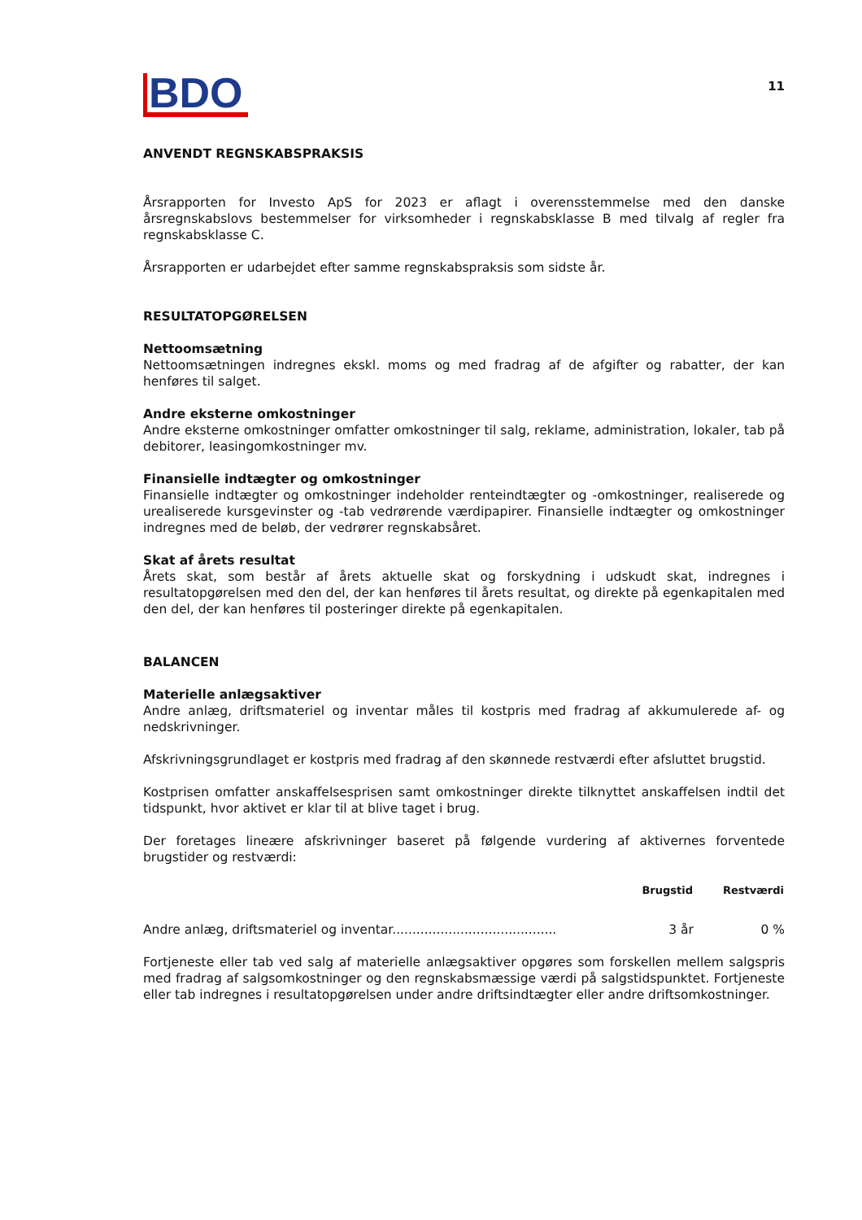BDO
11
ANVENDT REGNSKABSPRAKSIS
Årsrapporten for Investo ApS for 2023 er aflagt i overensstemmelse med den danske årsregnskabslovs bestemmelser for virksomheder i regnskabsklasse B med tilvalg af regler fra regnskabsklasse C.
Årsrapporten er udarbejdet efter samme regnskabspraksis som sidste år.
RESULTATOPGØRELSEN
Nettoomsætning
Nettoomsætningen indregnes ekskl. moms og med fradrag af de afgifter og rabatter, der kan henføres til salget.
Andre eksterne omkostninger
Andre eksterne omkostninger omfatter omkostninger til salg, reklame, administration, lokaler, tab på debitorer, leasingomkostninger mv.
Finansielle indtægter og omkostninger
Finansielle indtægter og omkostninger indeholder renteindtægter og -omkostninger, realiserede og urealiserede kursgevinster og -tab vedrørende værdipapirer. Finansielle indtægter og omkostninger indregnes med de beløb, der vedrører regnskabsåret.
Skat af årets resultat
Årets skat, som består af årets aktuelle skat og forskydning i udskudt skat, indregnes i resultatopgørelsen med den del, der kan henføres til årets resultat, og direkte på egenkapitalen med den del, der kan henføres til posteringer direkte på egenkapitalen.
BALANCEN
Materielle anlægsaktiver
Andre anlæg, driftsmateriel og inventar måles til kostpris med fradrag af akkumulerede af- og nedskrivninger.
Afskrivningsgrundlaget er kostpris med fradrag af den skønnede restværdi efter afsluttet brugstid.
Kostprisen omfatter anskaffelsesprisen samt omkostninger direkte tilknyttet anskaffelsen indtil det tidspunkt, hvor aktivet er klar til at blive taget i brug.
Der foretages lineære afskrivninger baseret på følgende vurdering af aktivernes forventede brugstider og restværdi:
| | Brugstid | Restværdi |
| --- | --- | --- |
| Andre anlæg, driftsmateriel og inventar......................................... | 3 år | 0 % |
Fortjeneste eller tab ved salg af materielle anlægsaktiver opgøres som forskellen mellem salgspris med fradrag af salgsomkostninger og den regnskabsmæssige værdi på salgstidspunktet. Fortjeneste eller tab indregnes i resultatopgørelsen under andre driftsindtægter eller andre driftsomkostninger.